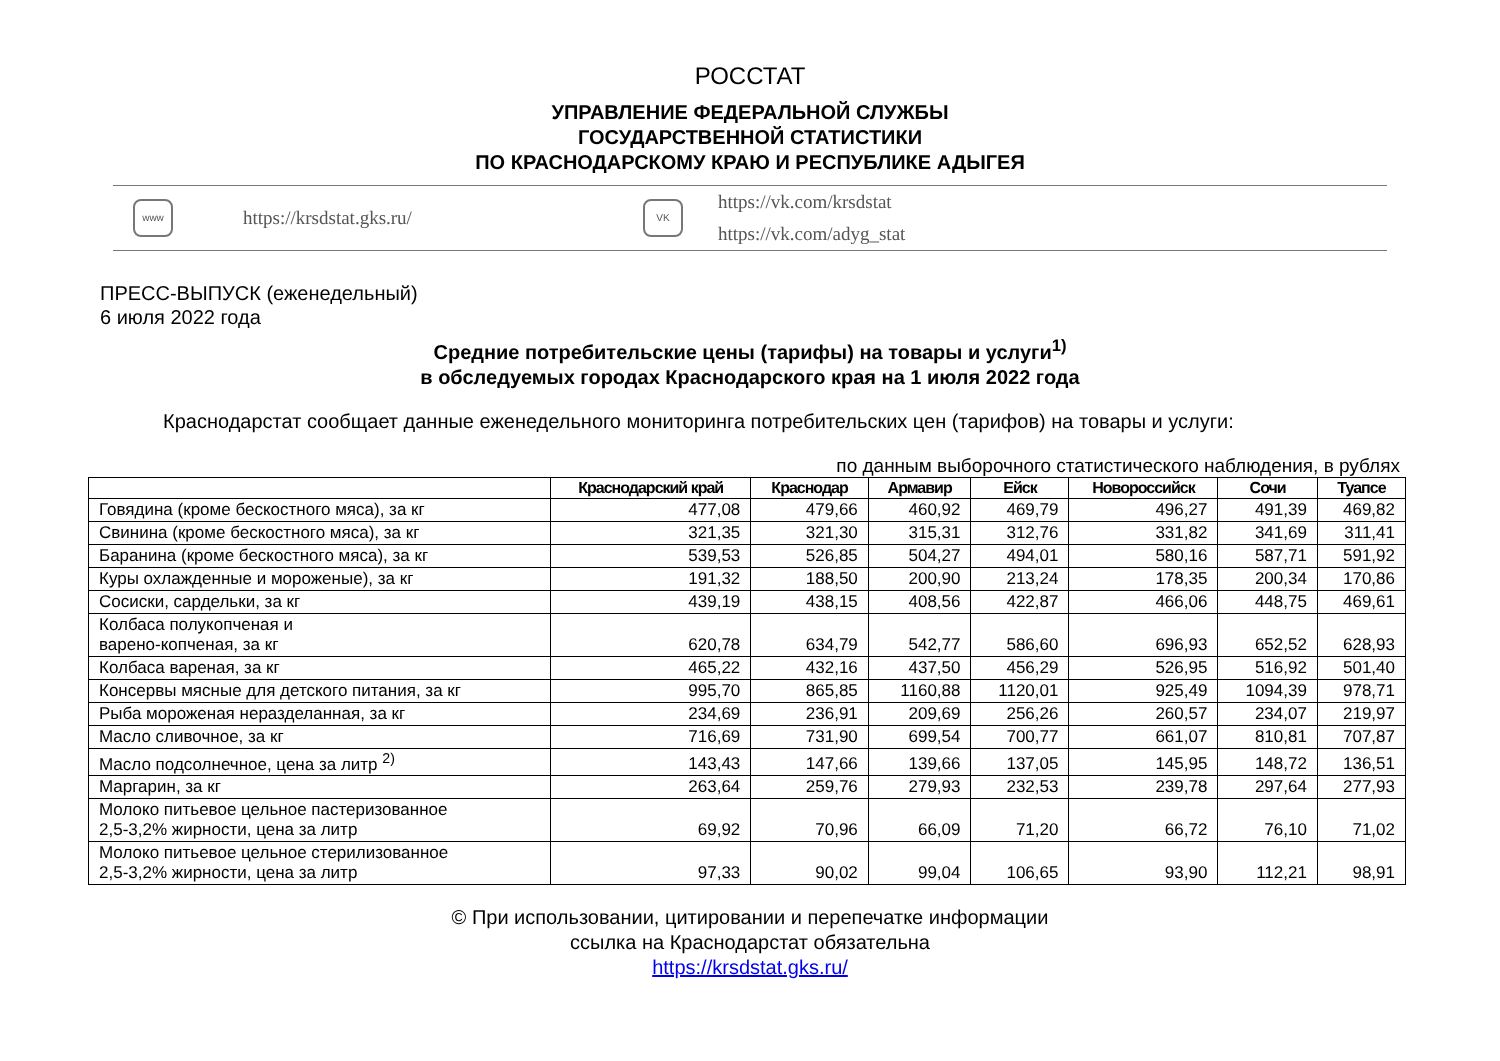РОССТАТ
УПРАВЛЕНИЕ ФЕДЕРАЛЬНОЙ СЛУЖБЫ
ГОСУДАРСТВЕННОЙ СТАТИСТИКИ
ПО КРАСНОДАРСКОМУ КРАЮ И РЕСПУБЛИКЕ АДЫГЕЯ
www
https://krsdstat.gks.ru/
VK
https://vk.com/krsdstat
https://vk.com/adyg_stat
ПРЕСС-ВЫПУСК (еженедельный)
6 июля 2022 года
Средние потребительские цены (тарифы) на товары и услуги<sup>1)</sup>
в обследуемых городах Краснодарского края на 1 июля 2022 года
Краснодарстат сообщает данные еженедельного мониторинга потребительских цен (тарифов) на товары и услуги:
по данным выборочного статистического наблюдения, в рублях
| | Краснодарский край | Краснодар | Армавир | Ейск | Новороссийск | Сочи | Туапсе |
| --- | --- | --- | --- | --- | --- | --- | --- |
| Говядина (кроме бескостного мяса), за кг | 477,08 | 479,66 | 460,92 | 469,79 | 496,27 | 491,39 | 469,82 |
| Свинина (кроме бескостного мяса), за кг | 321,35 | 321,30 | 315,31 | 312,76 | 331,82 | 341,69 | 311,41 |
| Баранина (кроме бескостного мяса), за кг | 539,53 | 526,85 | 504,27 | 494,01 | 580,16 | 587,71 | 591,92 |
| Куры охлажденные и мороженые), за кг | 191,32 | 188,50 | 200,90 | 213,24 | 178,35 | 200,34 | 170,86 |
| Сосиски, сардельки, за кг | 439,19 | 438,15 | 408,56 | 422,87 | 466,06 | 448,75 | 469,61 |
| Колбаса полукопченая и варено-копченая, за кг | 620,78 | 634,79 | 542,77 | 586,60 | 696,93 | 652,52 | 628,93 |
| Колбаса вареная, за кг | 465,22 | 432,16 | 437,50 | 456,29 | 526,95 | 516,92 | 501,40 |
| Консервы мясные для детского питания, за кг | 995,70 | 865,85 | 1160,88 | 1120,01 | 925,49 | 1094,39 | 978,71 |
| Рыба мороженая неразделанная, за кг | 234,69 | 236,91 | 209,69 | 256,26 | 260,57 | 234,07 | 219,97 |
| Масло сливочное, за кг | 716,69 | 731,90 | 699,54 | 700,77 | 661,07 | 810,81 | 707,87 |
| Масло подсолнечное, цена за литр <sup>2)</sup> | 143,43 | 147,66 | 139,66 | 137,05 | 145,95 | 148,72 | 136,51 |
| Маргарин, за кг | 263,64 | 259,76 | 279,93 | 232,53 | 239,78 | 297,64 | 277,93 |
| Молоко питьевое цельное пастеризованное 2,5-3,2% жирности, цена за литр | 69,92 | 70,96 | 66,09 | 71,20 | 66,72 | 76,10 | 71,02 |
| Молоко питьевое цельное стерилизованное 2,5-3,2% жирности, цена за литр | 97,33 | 90,02 | 99,04 | 106,65 | 93,90 | 112,21 | 98,91 |
© При использовании, цитировании и перепечатке информации
ссылка на Краснодарстат обязательна
https://krsdstat.gks.ru/